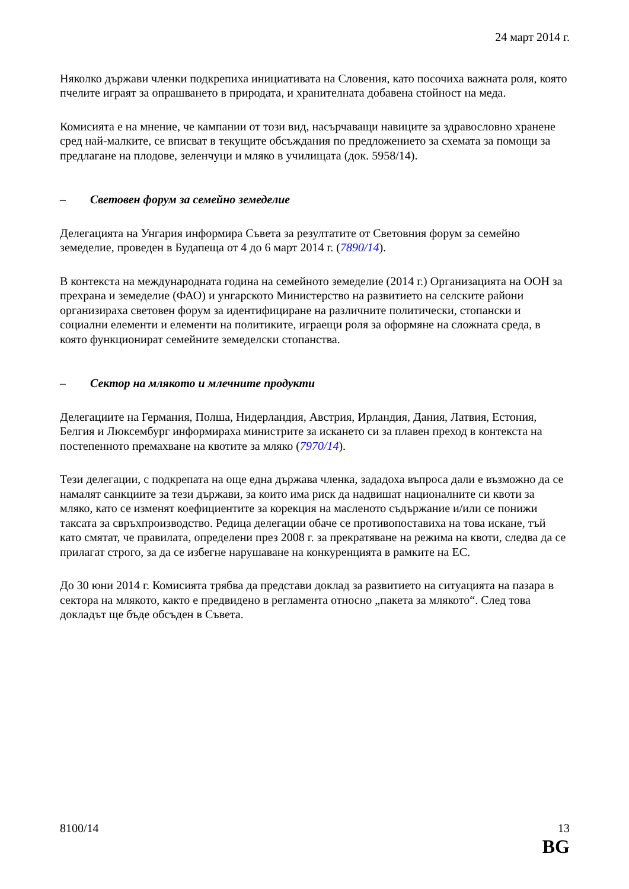24 март 2014 г.
Няколко държави членки подкрепиха инициативата на Словения, като посочиха важната роля, която пчелите играят за опрашването в природата, и хранителната добавена стойност на меда.
Комисията е на мнение, че кампании от този вид, насърчаващи навиците за здравословно хранене сред най-малките, се вписват в текущите обсъждания по предложението за схемата за помощи за предлагане на плодове, зеленчуци и мляко в училищата (док. 5958/14).
– Световен форум за семейно земеделие
Делегацията на Унгария информира Съвета за резултатите от Световния форум за семейно земеделие, проведен в Будапеща от 4 до 6 март 2014 г. (7890/14).
В контекста на международната година на семейното земеделие (2014 г.) Организацията на ООН за прехрана и земеделие (ФАО) и унгарското Министерство на развитието на селските райони организираха световен форум за идентифициране на различните политически, стопански и социални елементи и елементи на политиките, играещи роля за оформяне на сложната среда, в която функционират семейните земеделски стопанства.
– Сектор на млякото и млечните продукти
Делегациите на Германия, Полша, Нидерландия, Австрия, Ирландия, Дания, Латвия, Естония, Белгия и Люксембург информираха министрите за искането си за плавен преход в контекста на постепенното премахване на квотите за мляко (7970/14).
Тези делегации, с подкрепата на още една държава членка, зададоха въпроса дали е възможно да се намалят санкциите за тези държави, за които има риск да надвишат националните си квоти за мляко, като се изменят коефициентите за корекция на масленото съдържание и/или се понижи таксата за свръхпроизводство. Редица делегации обаче се противопоставиха на това искане, тъй като смятат, че правилата, определени през 2008 г. за прекратяване на режима на квоти, следва да се прилагат строго, за да се избегне нарушаване на конкуренцията в рамките на ЕС.
До 30 юни 2014 г. Комисията трябва да представи доклад за развитието на ситуацията на пазара в сектора на млякото, както е предвидено в регламента относно „пакета за млякото“. След това докладът ще бъде обсъден в Съвета.
8100/14 13
BG